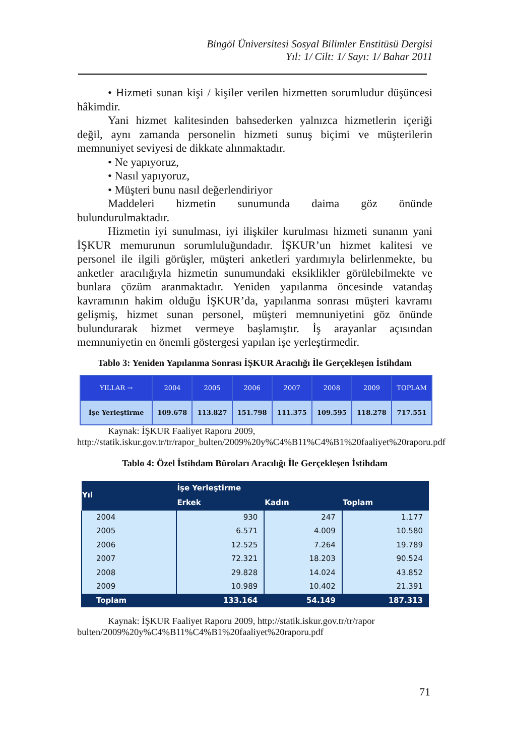Bingöl Üniversitesi Sosyal Bilimler Enstitüsü Dergisi
Yıl: 1/ Cilt: 1/ Sayı: 1/ Bahar 2011
• Hizmeti sunan kişi / kişiler verilen hizmetten sorumludur düşüncesi hâkimdir.
Yani hizmet kalitesinden bahsederken yalnızca hizmetlerin içeriği değil, aynı zamanda personelin hizmeti sunuş biçimi ve müşterilerin memnuniyet seviyesi de dikkate alınmaktadır.
• Ne yapıyoruz,
• Nasıl yapıyoruz,
• Müşteri bunu nasıl değerlendiriyor
Maddeleri hizmetin sunumunda daima göz önünde bulundurulmaktadır.
Hizmetin iyi sunulması, iyi ilişkiler kurulması hizmeti sunanın yani İŞKUR memurunun sorumluluğundadır. İŞKUR’un hizmet kalitesi ve personel ile ilgili görüşler, müşteri anketleri yardımıyla belirlenmekte, bu anketler aracılığıyla hizmetin sunumundaki eksiklikler görülebilmekte ve bunlara çözüm aranmaktadır. Yeniden yapılanma öncesinde vatandaş kavramının hakim olduğu İŞKUR’da, yapılanma sonrası müşteri kavramı gelişmiş, hizmet sunan personel, müşteri memnuniyetini göz önünde bulundurarak hizmet vermeye başlamıştır. İş arayanlar açısından memnuniyetin en önemli göstergesi yapılan işe yerleştirmedir.
Tablo 3: Yeniden Yapılanma Sonrası İŞKUR Aracılığı İle Gerçekleşen İstihdam
| YILLAR → | 2004 | 2005 | 2006 | 2007 | 2008 | 2009 | TOPLAM |
| İşe Yerleştirme | 109.678 | 113.827 | 151.798 | 111.375 | 109.595 | 118.278 | 717.551 |
Kaynak: İŞKUR Faaliyet Raporu 2009,
http://statik.iskur.gov.tr/tr/rapor_bulten/2009%20y%C4%B11%C4%B1%20faaliyet%20raporu.pdf
Tablo 4: Özel İstihdam Büroları Aracılığı İle Gerçekleşen İstihdam
| Yıl | İşe Yerleştirme | | |
| --- | --- | --- | --- |
| | Erkek | Kadın | Toplam |
| 2004 | 930 | 247 | 1.177 |
| 2005 | 6.571 | 4.009 | 10.580 |
| 2006 | 12.525 | 7.264 | 19.789 |
| 2007 | 72.321 | 18.203 | 90.524 |
| 2008 | 29.828 | 14.024 | 43.852 |
| 2009 | 10.989 | 10.402 | 21.391 |
| Toplam | 133.164 | 54.149 | 187.313 |
Kaynak: İŞKUR Faaliyet Raporu 2009, http://statik.iskur.gov.tr/tr/rapor bulten/2009%20y%C4%B11%C4%B1%20faaliyet%20raporu.pdf
71